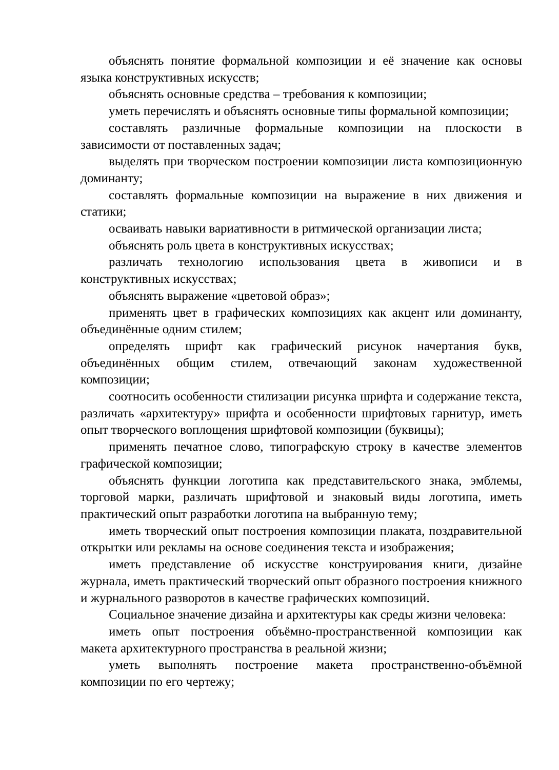объяснять понятие формальной композиции и её значение как основы языка конструктивных искусств;
объяснять основные средства – требования к композиции;
уметь перечислять и объяснять основные типы формальной композиции;
составлять различные формальные композиции на плоскости в зависимости от поставленных задач;
выделять при творческом построении композиции листа композиционную доминанту;
составлять формальные композиции на выражение в них движения и статики;
осваивать навыки вариативности в ритмической организации листа;
объяснять роль цвета в конструктивных искусствах;
различать технологию использования цвета в живописи и в конструктивных искусствах;
объяснять выражение «цветовой образ»;
применять цвет в графических композициях как акцент или доминанту, объединённые одним стилем;
определять шрифт как графический рисунок начертания букв, объединённых общим стилем, отвечающий законам художественной композиции;
соотносить особенности стилизации рисунка шрифта и содержание текста, различать «архитектуру» шрифта и особенности шрифтовых гарнитур, иметь опыт творческого воплощения шрифтовой композиции (буквицы);
применять печатное слово, типографскую строку в качестве элементов графической композиции;
объяснять функции логотипа как представительского знака, эмблемы, торговой марки, различать шрифтовой и знаковый виды логотипа, иметь практический опыт разработки логотипа на выбранную тему;
иметь творческий опыт построения композиции плаката, поздравительной открытки или рекламы на основе соединения текста и изображения;
иметь представление об искусстве конструирования книги, дизайне журнала, иметь практический творческий опыт образного построения книжного и журнального разворотов в качестве графических композиций.
Социальное значение дизайна и архитектуры как среды жизни человека:
иметь опыт построения объёмно-пространственной композиции как макета архитектурного пространства в реальной жизни;
уметь выполнять построение макета пространственно-объёмной композиции по его чертежу;